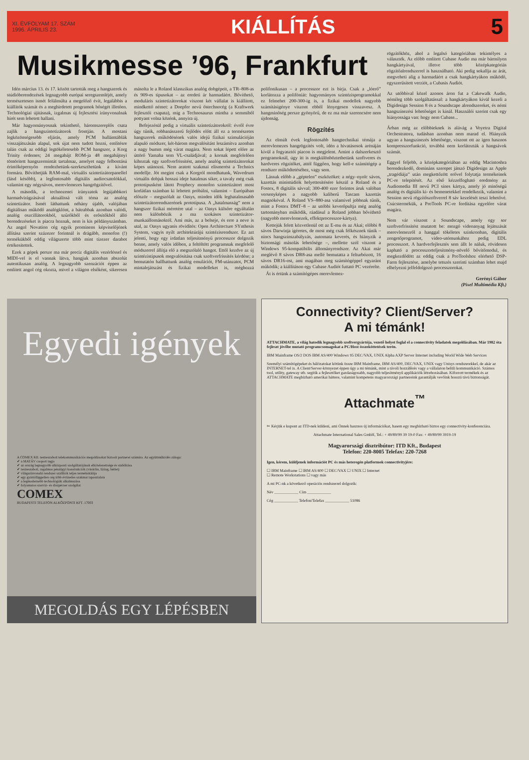XI. ÉVFOLYAM 17. SZÁM
1996. ÁPRILIS 23.
KIÁLLÍTÁS 5
Musikmesse ’96, Frankfurt
Idén március 13. és 17. között tartották meg a hangszerek és stúdióberendezések legnagyobb európai seregszemléjét, amely természetesen ismét felülmúlta a megelőző évit, legalábbis a kiállítók számát és a meghirdetett programok bőségét illetően. Technológiai újításnak, izgalmas új fejlesztési irányvonalnak hírét sem lehetett hallani.
Már hagyományosnak tekinthető, háromszereplős csata zajlik a hangszintetizátorok frontján. A mostani legközönségesebb eljárás, amely PCM hullámtáblák visszajátszásán alapul, sok újat nem tudott hozni, említésre talán csak az eddigi legtökéletesebb PCM hangszer, a Korg Trinity érdemes; 24 megabájt ROM-ja 48 megabájtnyi tömörített hangszermintát tartalmaz, amelyet nagy felbontású érintőképernyőn rendezhetünk-szerkeszthetünk a kívánt formára. Bővíthetjük RAM-mal, virtuális szintetizátorpanellel (lásd később), a legfontosabb digitális audiocsatolókkal, valamint egy négysávos, merevlemezes hangrögzítővel.
A második, a technozenei irányzatok legújabbkori harmadvirágzásával aktuálissá vált téma az analóg szintetizátor. Ismét láthattunk néhány újabb, valójában digitálisan működő analógklónt, a bátrabbak azonban valódi, analóg oszcillátorokból, szűrőkből és erősítőkből álló berendezéseket is piacra hoznak, nem is kis példányszámban. Az angol Novation cég egyik prominens képviselőjének állítása szerint százezer forintnál is drágább, monofon (!) termékükből eddig világszerte több mint tízezer darabot értékesítettek.
Ezek a gépek persze ma már precíz digitális vezérléssel és MIDI-vel is el vannak látva, hangjuk azonban abszolút autentikusan analóg. A legnagyobb szenzációt éppen az említett angol cég okozta, mivel a világon elsőként, sikeresen másolta le a Roland klasszikus analóg dobgépeit, a TR–808-as és 909-es típusokat – az eredeti ár harmadáért. Bővíthető, moduláris szintetizátorokat viszont két vállalat is kiállított, mindkettő német: a Doepfer nevű őstechnocég (a Kraftwerk fejlesztői csapata), míg a Technosaurus mintha a semmiből pottyant volna közénk, annyira új.
Befejezésül pedig a virtuális szintetizátorokról: évről évre úgy tűnik, robbanásszerű fejlődés előtt áll ez a természetes hangszerek működésének valós idejű fizikai szimulációján alapuló módszer, két-három megvalósítást leszámítva azonban a nagy bumm még várat magára. Nem sokat lépett előre az úttörő Yamaha sem VL-családjával; a kornak megfelelően kihoztak egy szoftverfrissítést, amely analóg szintetizátorokat képes utánozni. Nem aratott szakmai elismerést a Technics modellje. Jót megint csak a Korgról mondhatunk, Wavedrum virtuális dobjuk hosszú ideje hatalmas siker, a tavaly még csak prototípusként látott Prophecy monofon szintetizátort most korlátlan számban ki lehetett próbálni, valamint – Európában először – megszólalt az Oasys, minden idők leghatalmasabb szintetizátorrendszerének prototípusa. A „hatalmasság” nem a hangszer fizikai méretére utal – az Oasys külsőre egyáltalán nem különbözik a ma szokásos szintetizátor-munkaállomásoktól. Ami más, az a belseje, és erre a neve is utal, az Oasys ugyanis rövidítés: Open Architecture SYnthesis System, vagyis nyílt architektúrájú szintézisrendszer. Ez azt jelenti, hogy egy irdatlan teljesítményű processzor dolgozik benne, amely valós időben, a feltöltött programnak megfelelő módszerrel állítja elő a megszólaló hangot. Ettől kezdve az új szintézistípusok megvalósítása csak szoftverfrissítés kérdése; a bemutatón hallhattunk analóg emulációt, FM-utánzatot, PCM mintalejátszást és fizikai modelleket is, méghozzá polifonikusan – a processzor ezt is bírja. Csak a „lóerő” korlátozza a polifóniát: hagyományos szintézisprogramokkal ez felmehet 200-300-ig is, a fizikai modellek nagyobb számításigénye viszont ebből lényegesen visszavesz. A hangminőség persze gyönyörű, de ez ma már szerencsére nem újdonság.
Rögzítés
Az elmúlt évek legfontosabb hangtechnikai témája a merevlemezes hangrögzítés volt, idén a hivatásosok arénáján kívül a fogyasztói piacon is megjelent. Amint a dalszerkesztő programoknál, úgy itt is megkülönböztethetünk szoftveres és hardveres rögzítőket, attól függően, hogy kell-e számítógép a rendszer működtetéséhez, vagy sem.
Lássuk előbb a „géptelen” eszközöket: a négy–nyolc sávos, kazettás ministúdiók helyettesítésére készül a Roland és a Fostex, 8 digitális sávval; 300-400 ezer forintos áruk valóban versenyképes a nagyobb kaliberű Tascam kazettás magnókéval. A Roland VS–880-asa valamivel jobbnak tűnik, mint a Fostex DMT–8 – az utóbbi keverőpultja még analóg tartományban működik, ráadásul a Roland jobban bővíthető (nagyobb merevlemezek, effektprocesszor-kártya).
Kettejük felett közvetlenül ott az E-mu és az Akai; előbbi 8 sávos Darwinja ígéretes, de most még csak félkésznek tűnik – nincs hangszínszabályzás, automata keverés, és hiányzik a biztonsági másolás lehetősége –, mellette szól viszont a Windows 95-kompatibilis állományrendszer. Az Akai már meglévő 8 sávos DR8-asa mellé bemutatta a felturbózott, 16 sávos DR16-ost, ami magában meg számítógéppel egyaránt működik; a kiállításon egy Cubase Audiót futtató PC vezérelte.
Át is értünk a számítógépes merevlemez-
rögzítőkhöz, ahol a legalsó kategóriában tekintélyes a választék. Az előbb említett Cubase Audio ma már bármilyen hangkártyával, illetve több középkategóriás rögzítőalrendszerrel is használható. Aki pedig sokallja az árát, megveheti alig a harmadáért a csak hangkártyákon működő, egyszerűsített verziót, a Cubasis Audiót.
Az utóbbival közel azonos áron fut a Cakewalk Audio, némileg több szolgáltatással: a hangkártyákon kívül kezeli a Digidesign Session 8 és a Soundscape alrendszereket, és némi hangszínezési lehetőséget is kínál. Használói szerint csak egy hiányossága van: hogy nem Cubase...
Árban még az előbbieknek is alávág a Voyetra Digital Orchestratora, tudásban azonban nem marad el. Hiányzik ugyan a hangszínezés lehetősége, viszont ott az igen hasznos kompresszorfunkció, továbbá nem korlátozták a hangsávok számát.
Eggyel feljebb, a középkategóriában az eddig Macintoshra berendezkedő, domináns szerepet játszó Digidesign az Apple „tragédiája” után megkettőzött erővel folytatja termékeinek PC-re telepítését. Az első kézzelfogható eredmény az Audiomedia III nevű PCI sínes kártya, amely jó minőségű analóg és digitális ki- és bemenetekkel rendelkezik, valamint a Session nevű rögzítőszoftverrel 8 sáv kezelését teszi lehetővé. Csúcstermékük, a ProTools PC-re fordítása egyelőre várat magára.
Nem vár viszont a Soundscape, amely egy sor szoftverfrissítést mutatott be: mozgó videoanyag lejátszását merevlemezről a hanggal tökéletes szinkronban, digitális zengetőprogramot, video-utómunkához pedig EDL processzort. A hardverfejlesztés sem állt le náluk, rövidesen kapható a processzorteljesítmény-növelő bővítőmodul, és megkezdődött az eddig csak a ProToolshoz elérhető DSP-Farm fejlesztése, amelybe tetszés szerinti számban lehet majd elhelyezni jelfeldolgozó processzorokat.
Gerényi Gábor
(Pixel Multimédia Kft.)
Egyedi igények
A COMEX Kft. testreszabott telekommunikációs megoldásokat biztosít partnerei számára. Az együttműködés záloga:
✔ a MATÁV csoport tagja
✔ az ország legnagyobb alközponti szolgáltatójának elkötelezettsége és stabilitása
✔ testreszabott, rugalmas pénzügyi konstrukciók (vásárlás, lízing, bérlet)
✔ világszínvonalú rendszer szállítók teljes termékskálája
✔ egy gyártófüggetlen cég több évtizedes szakmai tapasztalata
✔ a legmodernebb technológiák alkalmazása
✔ folyamatos szerviz- és diszpécser szolgálat
COMEX
BUDAPESTI TELEFON ALKÖZPONTI KFT. 17003
MEGOLDÁS EGY LÉPÉSBEN
Connectivity? Client/Server?
A mi témánk!
ATTACHMATE, a világ hatodik legnagyobb szoftvergyártója, vezető helyet foglal el a connectivity feladatok megoldásában. Már 1982 óta fejleszt jövőbe mutató programcsomagokat a PC/Host összeköttetések terén.
IBM Mainframe OS/2 DOS IBM AS/400 Windows 95 DEC/VAX, UNIX Alpha AXP Server Internet including World Wide Web Services
Személyi számítógépeket és hálózatokat kötünk össze IBM Mainframe, IBM AS/400, DEC/VAX, UNIX vagy Unisys rendszerekkel, de akár az INTERNET-tel is. A Client/Server-környezet éppen úgy a mi témánk, mint a távoli hozzáférés vagy a vállalaton belüli kommunikáció. Számos tool, utility, gateway stb. segítik a fejlesztőket gazdaságosabb, nagyobb teljesítményű applikációk létrehozásában. Kiforrott termékek és az ATTACHMATE megbízható amerikai háttere, valamint kompetens magyarországi partnereink garantálják vevőink hosszú távú biztonságát.
Attachmate<sup>™</sup>
✂ Kérjük e kupont az ITD-nek küldeni, ami Önnek hasznos új információkat, hasem egy megbízható biztos egy connectivity-konferenciára.
Attachmate International Sales GmbH, Tel.: + 49/89/99 39 19-0 Fax: + 49/89/99 3919-19
Magyarországi disztribútor: ITD Kft., Budapest
Telefon: 220-8005 Telefax: 220-7268
Igen, kérem, küldjenek információt PC és más heterogén platformok connectivityjére:
☐ IBM Mainframe ☐ IBM AS/400 ☐ DEC/VAX ☐ UNIX ☐ Internet
☐ Remote Workstations ☐ vagy más
A mi PC-nk a következő operációs rendszerrel dolgozik:
Név ____________ Cím ____________
Cég ____________ Telefon/Telefax ____________ 51086